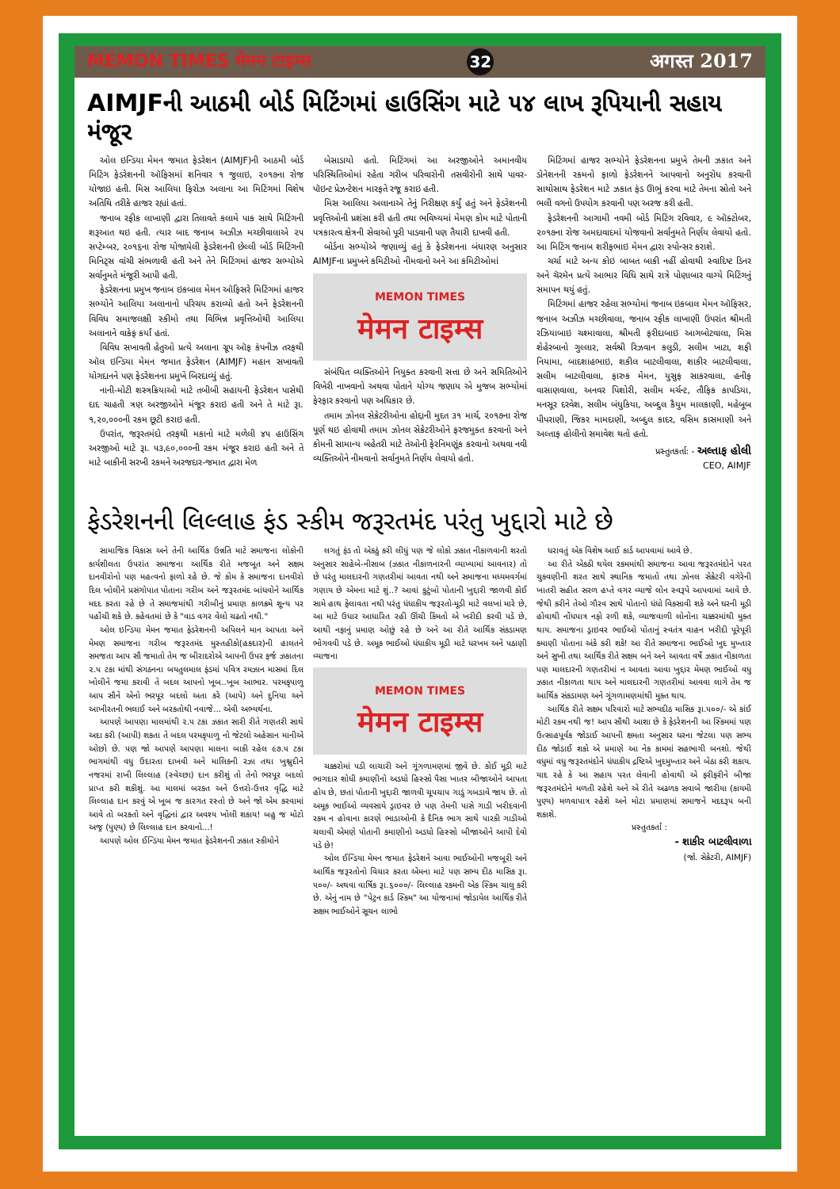MEMON TIMES मेमन टाइम्स 32 अगस्त 2017
AIMJFની આઠમી બોર્ડ મિટિંગમાં હાઉસિંગ માટે ૫૪ લાખ રૂપિયાની સહાય મંજૂર
ઓલ ઇન્ડિયા મેમન જમાત ફેડરેશન (AIMJF)ની આઠમી બોર્ડ મિટિંગ ફેડરેશનની ઑફિસમાં શનિવાર ૧ જુલાઇ, ૨૦૧૭ના રોજ યોજાઇ હતી. મિસ આલિયા ફિરોઝ અલાના આ મિટિંગમાં વિશેષ અતિથિ તરીકે હાજર રહ્યાં હતાં.
જનાબ રફીક લાખાણી દ્વારા તિલાવતે કલામે પાક સાથે મિટિંગની શરૂઆત થઇ હતી. ત્યાર બાદ જનાબ અઝીઝ મચ્છીવાલાએ ૨૫ સપ્ટેમ્બર, ૨૦૧૬ના રોજ યોજાયેલી ફેડરેશનની છેલ્લી બોર્ડ મિટિંગની મિનિટ્સ વાંચી સંભળાવી હતી અને તેને મિટિંગમાં હાજર સભ્યોએ સર્વાનુમતે મંજૂરી આપી હતી.
ફેડરેશનના પ્રમુખ જનાબ ઇકબાલ મેમન ઑફિસરે મિટિંગમાં હાજર સભ્યોને આલિયા અલાનાનો પરિચય કરાવ્યો હતો અને ફેડરેશનની વિવિધ સમાજલક્ષી સ્કીમો તથા વિભિન્ન પ્રવૃત્તિઓથી આલિયા અલાનાને વાકેફ કર્યાં હતાં.
વિવિધ સખાવતી હેતુઓ પ્રત્યે અલાના ગ્રૂપ ઑફ કંપનીઝ તરફથી ઑલ ઇન્ડિયા મેમન જમાત ફેડરેશન (AIMJF) મહાન સખાવતી યોગદાનને પણ ફેડરેશનના પ્રમુખે બિરદાવ્યું હતું.
નાની-મોટી શસ્ત્રક્રિયાઓ માટે તબીબી સહાયની ફેડરેશન પાસેથી દાદ ચાહતી ત્રણ અરજીઓને મંજૂર કરાઇ હતી અને તે માટે રૂા. ૧,૨૦,૦૦૦ની રકમ છૂટી કરાઇ હતી.
ઉપરાંત, જરૂરતમંદો તરફથી મકાનો માટે મળેલી ૪૫ હાઉસિંગ અરજીઓ માટે રૂા. ૫૩,૯૦,૦૦૦ની રકમ મંજૂર કરાઇ હતી અને તે માટે બાકીની સરખી રકમને અરજદાર-જમાત દ્વારા મેળ
બેસાડાયો હતો. મિટિંગમાં આ અરજીઓને અમાનવીય પરિસ્થિતિઓમાં રહેતા ગરીબ પરિવારોની તસવીરોની સાથે પાવર-પૉઇન્ટ પ્રેઝન્ટેશન મારફતે રજૂ કરાઇ હતી.
મિસ આલિયા અલાનાએ તેનું નિરીક્ષણ કર્યું હતું અને ફેડરેશનની પ્રવૃત્તિઓની પ્રશંસા કરી હતી તથા ભવિષ્યમાં મેમણ કોમ માટે પોતાની પત્રકારત્વ ક્ષેત્રની સેવાઓ પૂરી પાડવાની પણ તૈયારી દાખવી હતી.
બોર્ડના સભ્યોએ જણાવ્યું હતું કે ફેડરેશનના બંધારણ અનુસાર AIMJFના પ્રમુખને કમિટીઓ નીમવાનો અને આ કમિટીઓમાં
MEMON TIMES
मेमन टाइम्स
સંબંધિત વ્યક્તિઓને નિયુક્ત કરવાની સત્તા છે અને સમિતિઓને વિખેરી નાખવાનો અથવા પોતાને યોગ્ય જણાય એ મુજબ સભ્યોમાં ફેરફાર કરવાનો પણ અધિકાર છે.
તમામ ઝોનલ સેક્રેટરીઓના હોદ્દાની મુદત ૩૧ માર્ચ, ૨૦૧૭ના રોજ પૂર્ણ થઇ હોવાથી તમામ ઝોનલ સેક્રેટરીઓને ફરજમુક્ત કરવાનો અને કોમની સામાન્ય બહેતરી માટે તેઓની ફેરનિમણૂંક કરવાનો અથવા નવી વ્યક્તિઓને નીમવાનો સર્વાનુમતે નિર્ણય લેવાયો હતો.
મિટિંગમાં હાજર સભ્યોને ફેડરેશનના પ્રમુખે તેમની ઝકાત અને ડોનેશનની રકમનો ફાળો ફેડરેશનને આપવાનો અનુરોધ કરવાની સાથોસાથ ફેડરેશન માટે ઝકાત ફંડ ઊભું કરવા માટે તેમના સ્રોતો અને ભલી વગનો ઉપયોગ કરવાની પણ અરજ કરી હતી.
ફેડરેશનની આગામી નવમી બોર્ડ મિટિંગ રવિવાર, ૯ ઑક્ટોબર, ૨૦૧૭ના રોજ અમદાવાદમાં યોજવાનો સર્વાનુમતે નિર્ણય લેવાયો હતો. આ મિટિંગ જનાબ શરીફભાઇ મેમન દ્વારા સ્પોન્સર કરાશે.
ચર્ચા માટે અન્ય કોઇ બાબત બાકી નહીં હોવાથી સ્વાદિષ્ટ ડિનર અને ચૅરમૅન પ્રત્યે આભાર વિધિ સાથે રાત્રે પોણાબાર વાગ્યે મિટિંગનું સમાપન થયું હતું.
મિટિંગમાં હાજર રહેલા સભ્યોમાં જનાબ ઇકબાલ મેમન ઑફિસર, જનાબ અઝીઝ મચ્છીવાલા, જનાબ રફીક લાખાણી ઉપરાંત શ્રીમતી રઝિયાબાઇ ચશ્માવાલા, શ્રીમતી ફરીદાબાઇ આગબોટવાલા, મિસ શેહેરબાનો ગુલ્લાર, સર્વશ્રી રિઝવાન કલુડી, સલીમ ખાટા, શફી નિયામા, બાદશાહભાઇ, શકીલ બાટલીવાલા, શાકીર બાટલીવાલા, સલીમ બાટલીવાલા, ફારુક મેમન, યુસુફ સાકરવાલા, હનીફ વાસાણવાલા, અનવર પિશોરી, સલીમ મર્ચન્ટ, તૌફિક કાપડિયા, મનસૂર દરવેશ, સલીમ બંધુકિયા, અબ્દુલ કૈયુમ માલકાણી, મહેબૂબ પીપરાણી, જિકર મામદાણી, અબ્દુલ કાદર, વસિમ કાસમાણી અને અલ્તાફ હોલીનો સમાવેશ થતો હતો.
પ્રસ્તુતકર્તાઃ - અલ્તાફ હોલી
CEO, AIMJF
ફેડરેશનની લિલ્લાહ ફંડ સ્કીમ જરૂરતમંદ પરંતુ ખુદ્દારો માટે છે
સામાજિક વિકાસ અને તેની આર્થિક ઉન્નતિ માટે સમાજના લોકોની કાર્યશીલતા ઉપરાંત સમાજના આર્થિક રીતે મજબૂત અને સક્ષમ દાનવીરોનો પણ મહત્વનો ફાળો રહે છે. જે કોમ કે સમાજના દાનવીરો દિલ ખોલીને પ્રસંગોપાત પોતાના ગરીબ અને જરૂરતમંદ બાંધવોને આર્થિક મદદ કરતા રહે છે તે સમાજમાંથી ગરીબીનું પ્રમાણ કાળક્રમે શૂન્ય પર પહોંચી શકે છે. કહેવતમાં છે કે "વાડ વગર વેલો ચઢતો નથી."
ઓલ ઇન્ડિયા મેમન જમાત ફેડરેશનની અપિલને માન આપતા અને મેમણ સમાજના ગરીબ જરૂરતમંદ મુસ્તહીકો(હકદાર)ની હાલતને સમજતા આપ સૌ જમાતો તેમ જ બીરાદરોએ આપની ઉપર ફર્જ ઝકાતના ૨.૫ ટકા માંથી સંગઠનના બયતુલમાલ ફંડમાં પવિત્ર રમઝાન માસમાં દિલ ખોલીને જમા કરાવી તે બદલ આપનો ખૂબ..ખૂબ આભાર. પરમકૃપાળુ આપ સૌને એનો ભરપૂર બદલો અતા કરે (આપે) અને દુનિયા અને આખીરતની ભલાઈ અને બરકતોથી નવાજે... એવી અભ્યર્થના.
આપણે આપણા માલમાંથી ૨.૫ ટકા ઝકાત સારી રીતે ગણતરી સાથે અદા કરી (આપી) શકતા તે બદલ પરમકૃપાળુ નો જેટલો અહેસાન માનીએ ઓછો છે. પણ જો આપણે આપણા માલના બાકી રહેલ ૯૭.૫ ટકા ભાગમાંથી વધુ ઉદારતા દાખવી અને માલિકની રઝા તથા ખુશ્નુદીને નજરમાં રાખી લિલ્લાહ (સ્વેચ્છા) દાન કરીશું તો તેનો ભરપૂર બદલો પ્રાપ્ત કરી શકીશું. આ માલમાં બરકત અને ઉત્તરો-ઉત્તર વૃદ્ધિ માટે લિલ્લાહ દાન કરવું એ ખૂબ જ કારગત રસ્તો છે અને જો એમ કરવામાં આવે તો બરકતો અને વૃદ્ધિનાં દ્વાર અવશ્ય ખોલી શકાય! બહુ જ મોટો અજ્ર (પુણ્ય) છે લિલ્લાહ દાન કરવાનો...!
આપણે ઓલ ઈન્ડિયા મેમન જમાત ફેડરેશનની ઝકાત સ્કીમોને
લગતું ફંડ તો એકઠું કરી લીધું પણ જે લોકો ઝકાત નીકાળવાની શરતો અનુસાર સાહેબે-નીસાબ (ઝકાત નીકાળનારની વ્યાખ્યામાં આવનાર) તો છે પરંતુ માલદારની ગણતરીમાં આવતા નથી અને સમાજના મધ્યમવર્ગમાં ગણાય છે એમના માટે શું..? આવાં કુટુંબો પોતાની ખુદ્દારી જાળવી કોઈ સામે હાથ ફેલાવતા નથી પરંતુ ધંધાકીય જરૂરતો-મૂડી માટે વલખાં મારે છે, આ માટે ઉધાર આધારિત રહી ઊંચી કિંમતો એ ખરીદી કરવી પડે છે, આથી નફાનું પ્રમાણ ઓછું રહે છે અને આ રીતે આર્થિક સંકડામણ ભોગવવી પડે છે. અમૂક ભાઈઓ ધંધાકીય મૂડી માટે ધરખમ અને પઠાણી વ્યાજના
MEMON TIMES
मेमन टाइम्स
ચક્કરોમાં પડી લાચારી અને ગૂંગળામણમાં જીવે છે. કોઈ મૂડી માટે ભાગદાર શોધી કમાણીનો અડધો હિસ્સો પૈસા ખાતર બીજાઓને આપતા હોય છે, છતાં પોતાની ખુદ્દારી જાળવી ચૂપચાપ ગાડું ગબડાવે જાય છે. તો અમૂક ભાઈઓ વ્યવસાયે ડ્રાઇવર છે પણ તેમની પાસે ગાડી ખરીદવાની રકમ ન હોવાના કારણે ભાડાઓની કે દૈનિક ભાગ સાથે પારકી ગાડીઓ ચલાવી એમણે પોતાની કમાણીનો અડધો હિસ્સો બીજાઓને આપી દેવો પડે છે!
ઓલ ઈન્ડિયા મેમન જમાત ફેડરેશને આવા ભાઈઓની મજબૂરી અને આર્થિક જરૂરતોનો વિચાર કરતા એમના માટે પણ સભ્ય દીઠ માસિક રૂા. ૫૦૦/- અથવા વાર્ષિક રૂા.૬૦૦૦/- લિલ્લાહ રકમની એક સ્કિમ ચાલુ કરી છે. એનું નામ છે "પેટ્રન કાર્ડ સ્કિમ" આ યોજનામાં જોડાયેલ આર્થિક રીતે સક્ષમ ભાઈઓને સૂચન લાભો
ધરાવતું એક વિશેષ આઈ કાર્ડ આપવામાં આવે છે.
આ રીતે એકઠી થયેલ રકમમાંથી સમાજના આવા જરૂરતમંદોને પરત ચુકવણીની શરત સાથે સ્થાનિક જમાતો તથા ઝોનલ સેક્રેટરી વગેરેની ખાતરી સહીત સરળ હપ્તે વગર વ્યાજે લોન સ્વરૂપે આપવામાં આવે છે. જેથી કરીને તેઓ ગૌરવ સાથે પોતાનો ધંધો વિકસાવી શકે અને ઘરની મૂડી હોવાથી નોંધપાત્ર નફો રળી શકે, વ્યાજવાળી લોનોના ચક્કરમાંથી મુક્ત થાય. સમાજના ડ્રાઇવર ભાઈઓ પોતાનું સ્વતંત્ર વાહન ખરીદી પૂરેપૂરી કમાણી પોતાના અંકે કરી શકે! આ રીતે સમાજના ભાઈઓ ખુદ મુખ્તાર અને સુખી તથા આર્થિક રીતે સક્ષમ બને અને આવતા વર્ષે ઝકાત નીકાળતા પણ માલદારની ગણતરીમાં ન આવતા આવા ખુદ્દાર મેમણ ભાઈઓ વધુ ઝકાત નીકાળતા થાય અને માલદારની ગણતરીમાં આવવા લાગે તેમ જ આર્થિક સંકડામણ અને ગૂંગળામણમાંથી મુક્ત થાય.
આર્થિક રીતે સક્ષમ પરિવારો માટે સભ્યદીઠ માસિક રૂા.૫૦૦/- એ કાંઈ મોટી રકમ નથી જ! આપ સૌથી આશા છે કે ફેડરેશનની આ સ્કિમમાં પણ ઉત્સાહપૂર્વક જોડાઈ આપની ક્ષમતા અનુસાર ઘરના જેટલા પણ સભ્ય દીઠ જોડાઈ શકો એ પ્રમાણે આ નેક કામમાં સહભાગી બનશો. જેથી વધુમાં વધુ જરૂરતમંદોને ધંધાકીય દ્રષ્ટિએ ખુદમુખ્તાર અને બેઠા કરી શકાય. યાદ રહે કે આ સહાય પરત લેવાની હોવાથી એ ફરીફરીને બીજા જરૂરતમંદોને મળતી રહેશે અને એ રીતે અઢળક સવાબે જારીયા (કાયમી પુણ્ય) મળવાપાત્ર રહેશે અને મોટા પ્રમાણમાં સમાજને મદદરૂપ બની શકાશે.
પ્રસ્તુતકર્તા :
- શાકીર બાટલીવાળા
(જો. સેક્રેટરી, AIMJF)